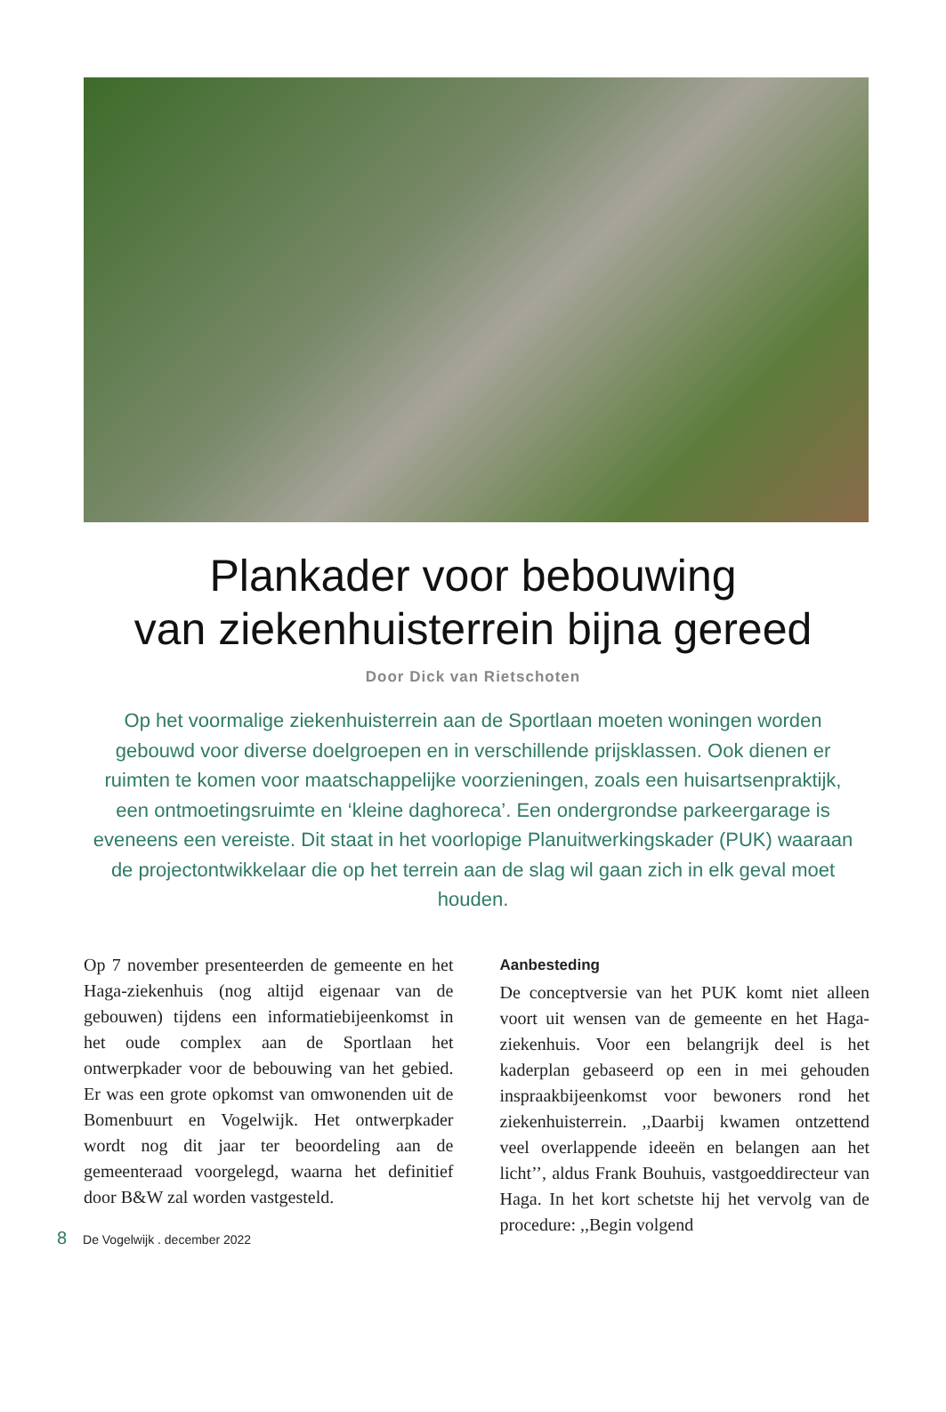Plankader voor bebouwing
van ziekenhuisterrein bijna gereed
Door Dick van Rietschoten
Op het voormalige ziekenhuisterrein aan de Sportlaan moeten woningen worden gebouwd voor diverse doelgroepen en in verschillende prijsklassen. Ook dienen er ruimten te komen voor maatschappelijke voorzieningen, zoals een huisartsenpraktijk, een ontmoetingsruimte en ‘kleine daghoreca’. Een ondergrondse parkeergarage is eveneens een vereiste. Dit staat in het voorlopige Planuitwerkingskader (PUK) waaraan de projectontwikkelaar die op het terrein aan de slag wil gaan zich in elk geval moet houden.
Op 7 november presenteerden de gemeente en het Haga-ziekenhuis (nog altijd eigenaar van de gebouwen) tijdens een informatiebijeenkomst in het oude complex aan de Sportlaan het ontwerpkader voor de bebouwing van het gebied. Er was een grote opkomst van omwonenden uit de Bomenbuurt en Vogelwijk. Het ontwerpkader wordt nog dit jaar ter beoordeling aan de gemeenteraad voorgelegd, waarna het definitief door B&W zal worden vastgesteld.
Aanbesteding
De conceptversie van het PUK komt niet alleen voort uit wensen van de gemeente en het Haga-ziekenhuis. Voor een belangrijk deel is het kaderplan gebaseerd op een in mei gehouden inspraakbijeenkomst voor bewoners rond het ziekenhuisterrein. ,,Daarbij kwamen ontzettend veel overlappende ideeën en belangen aan het licht’’, aldus Frank Bouhuis, vastgoeddirecteur van Haga. In het kort schetste hij het vervolg van de procedure: ,,Begin volgend
8 De Vogelwijk . december 2022